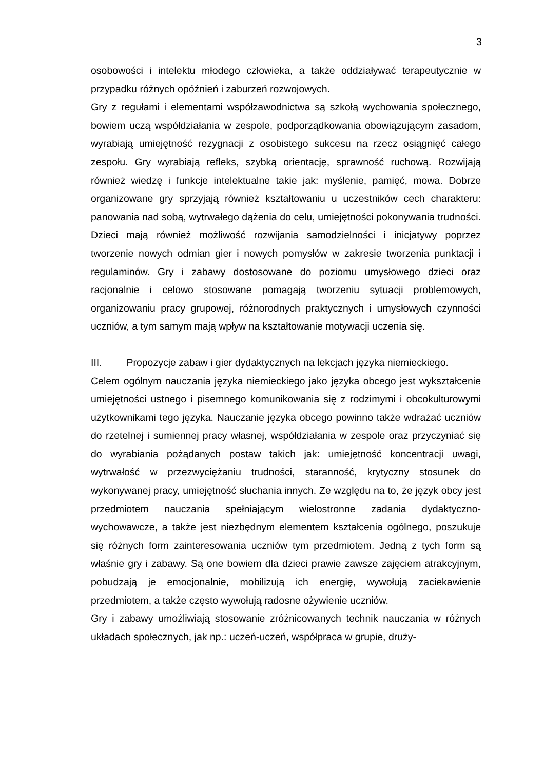3
osobowości i intelektu młodego człowieka, a także oddziaływać terapeutycznie w przypadku różnych opóźnień i zaburzeń rozwojowych.
Gry z regułami i elementami współzawodnictwa są szkołą wychowania społecznego, bowiem uczą współdziałania w zespole, podporządkowania obowiązującym zasadom, wyrabiają umiejętność rezygnacji z osobistego sukcesu na rzecz osiągnięć całego zespołu. Gry wyrabiają refleks, szybką orientację, sprawność ruchową. Rozwijają również wiedzę i funkcje intelektualne takie jak: myślenie, pamięć, mowa. Dobrze organizowane gry sprzyjają również kształtowaniu u uczestników cech charakteru: panowania nad sobą, wytrwałego dążenia do celu, umiejętności pokonywania trudności. Dzieci mają również możliwość rozwijania samodzielności i inicjatywy poprzez tworzenie nowych odmian gier i nowych pomysłów w zakresie tworzenia punktacji i regulaminów. Gry i zabawy dostosowane do poziomu umysłowego dzieci oraz racjonalnie i celowo stosowane pomagają tworzeniu sytuacji problemowych, organizowaniu pracy grupowej, różnorodnych praktycznych i umysłowych czynności uczniów, a tym samym mają wpływ na kształtowanie motywacji uczenia się.
III. Propozycje zabaw i gier dydaktycznych na lekcjach języka niemieckiego.
Celem ogólnym nauczania języka niemieckiego jako języka obcego jest wykształcenie umiejętności ustnego i pisemnego komunikowania się z rodzimymi i obcokulturowymi użytkownikami tego języka. Nauczanie języka obcego powinno także wdrażać uczniów do rzetelnej i sumiennej pracy własnej, współdziałania w zespole oraz przyczyniać się do wyrabiania pożądanych postaw takich jak: umiejętność koncentracji uwagi, wytrwałość w przezwyciężaniu trudności, staranność, krytyczny stosunek do wykonywanej pracy, umiejętność słuchania innych. Ze względu na to, że język obcy jest przedmiotem nauczania spełniającym wielostronne zadania dydaktyczno-wychowawcze, a także jest niezbędnym elementem kształcenia ogólnego, poszukuje się różnych form zainteresowania uczniów tym przedmiotem. Jedną z tych form są właśnie gry i zabawy. Są one bowiem dla dzieci prawie zawsze zajęciem atrakcyjnym, pobudzają je emocjonalnie, mobilizują ich energię, wywołują zaciekawienie przedmiotem, a także często wywołują radosne ożywienie uczniów.
Gry i zabawy umożliwiają stosowanie zróżnicowanych technik nauczania w różnych układach społecznych, jak np.: uczeń-uczeń, współpraca w grupie, druży-